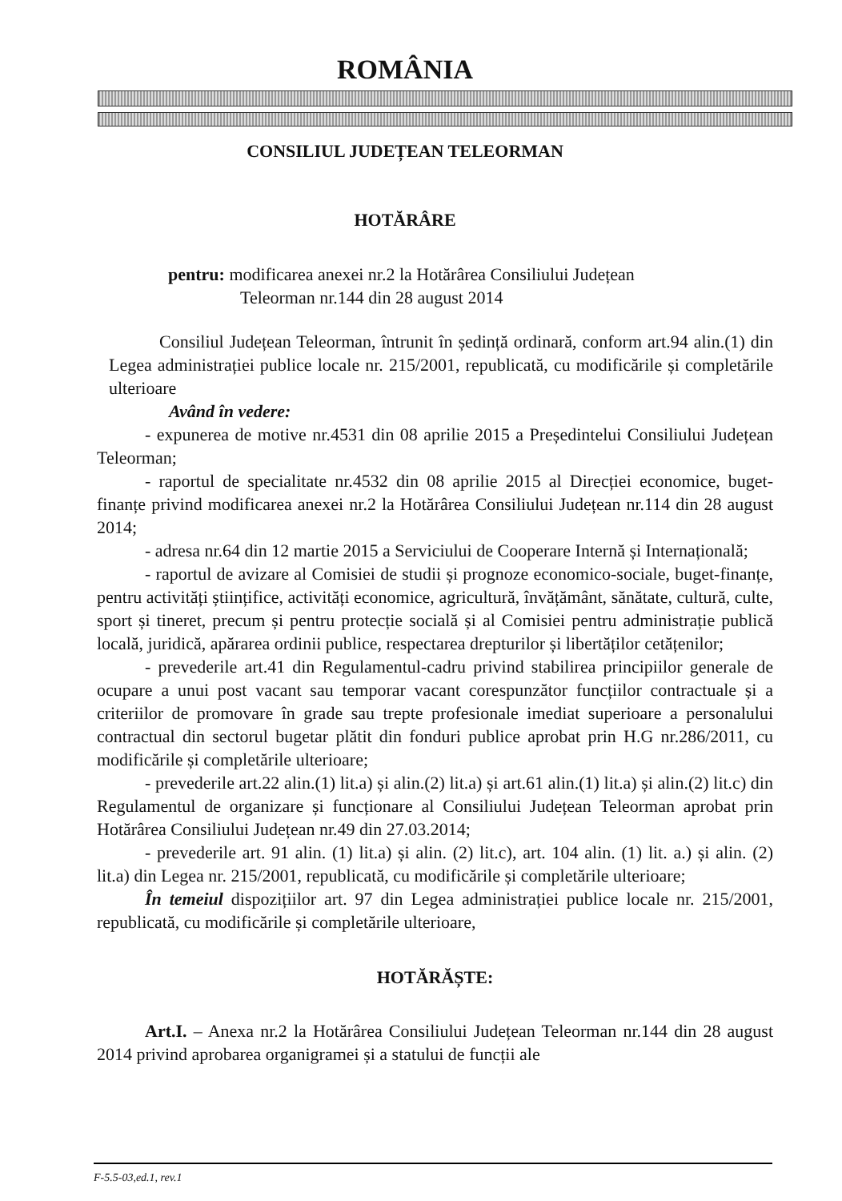ROMÂNIA
CONSILIUL JUDEȚEAN TELEORMAN
HOTĂRÂRE
pentru: modificarea anexei nr.2 la Hotărârea Consiliului Județean
Teleorman nr.144 din 28 august 2014
Consiliul Județean Teleorman, întrunit în ședință ordinară, conform art.94 alin.(1) din Legea administrației publice locale nr. 215/2001, republicată, cu modificările și completările ulterioare
Având în vedere:
- expunerea de motive nr.4531 din 08 aprilie 2015 a Președintelui Consiliului Județean Teleorman;
- raportul de specialitate nr.4532 din 08 aprilie 2015 al Direcției economice, buget-finanțe privind modificarea anexei nr.2 la Hotărârea Consiliului Județean nr.114 din 28 august 2014;
- adresa nr.64 din 12 martie 2015 a Serviciului de Cooperare Internă și Internațională;
- raportul de avizare al Comisiei de studii și prognoze economico-sociale, buget-finanțe, pentru activități științifice, activități economice, agricultură, învățământ, sănătate, cultură, culte, sport și tineret, precum și pentru protecție socială și al Comisiei pentru administrație publică locală, juridică, apărarea ordinii publice, respectarea drepturilor și libertăților cetățenilor;
- prevederile art.41 din Regulamentul-cadru privind stabilirea principiilor generale de ocupare a unui post vacant sau temporar vacant corespunzător funcțiilor contractuale și a criteriilor de promovare în grade sau trepte profesionale imediat superioare a personalului contractual din sectorul bugetar plătit din fonduri publice aprobat prin H.G nr.286/2011, cu modificările și completările ulterioare;
- prevederile art.22 alin.(1) lit.a) și alin.(2) lit.a) și art.61 alin.(1) lit.a) și alin.(2) lit.c) din Regulamentul de organizare și funcționare al Consiliului Județean Teleorman aprobat prin Hotărârea Consiliului Județean nr.49 din 27.03.2014;
- prevederile art. 91 alin. (1) lit.a) și alin. (2) lit.c), art. 104 alin. (1) lit. a.) și alin. (2) lit.a) din Legea nr. 215/2001, republicată, cu modificările și completările ulterioare;
În temeiul dispozițiilor art. 97 din Legea administrației publice locale nr. 215/2001, republicată, cu modificările și completările ulterioare,
HOTĂRĂȘTE:
Art.I. – Anexa nr.2 la Hotărârea Consiliului Județean Teleorman nr.144 din 28 august 2014 privind aprobarea organigramei și a statului de funcții ale
F-5.5-03,ed.1, rev.1